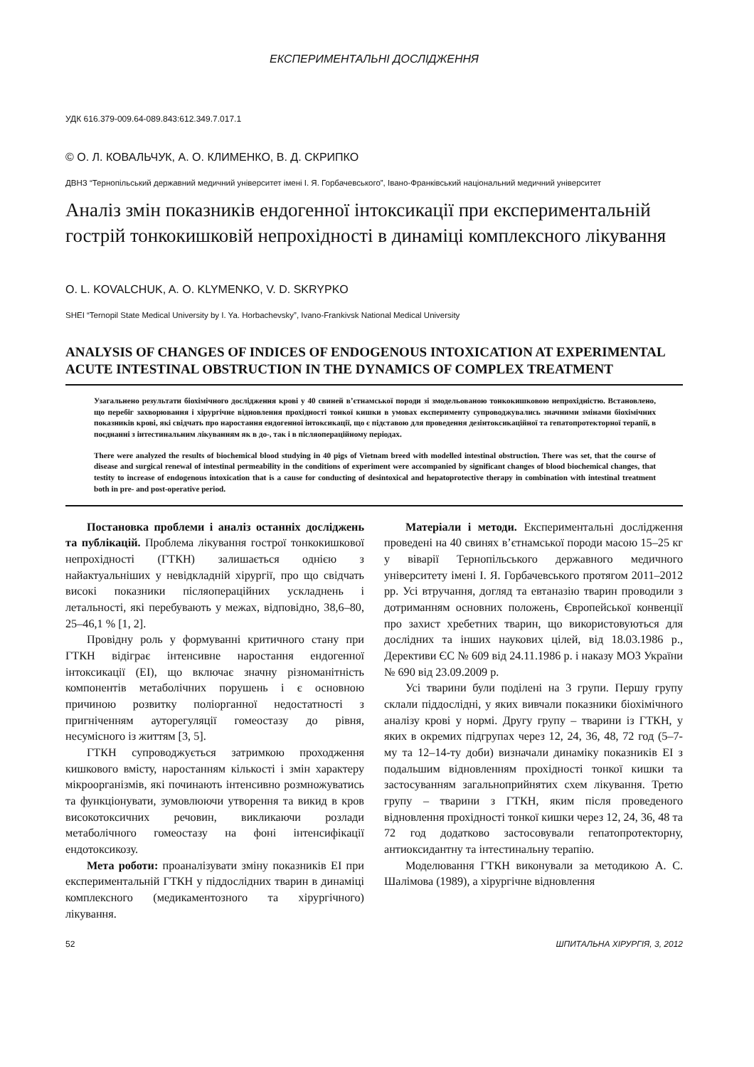ЕКСПЕРИМЕНТАЛЬНІ ДОСЛІДЖЕННЯ
УДК 616.379-009.64-089.843:612.349.7.017.1
© О. Л. КОВАЛЬЧУК, А. О. КЛИМЕНКО, В. Д. СКРИПКО
ДВНЗ “Тернопільський державний медичний університет імені І. Я. Горбачевського”, Івано-Франківський національний медичний університет
Аналіз змін показників ендогенної інтоксикації при експериментальній гострій тонкокишковій непрохідності в динаміці комплексного лікування
O. L. KOVALCHUK, A. O. KLYMENKO, V. D. SKRYPKO
SHEI “Ternopil State Medical University by I. Ya. Horbachevsky”, Ivano-Frankivsk National Medical University
ANALYSIS OF CHANGES OF INDICES OF ENDOGENOUS INTOXICATION AT EXPERIMENTAL ACUTE INTESTINAL OBSTRUCTION IN THE DYNAMICS OF COMPLEX TREATMENT
Узагальнено результати біохімічного дослідження крові у 40 свиней в’єтнамської породи зі змодельованою тонкокишковою непрохідністю. Встановлено, що перебіг захворювання і хірургічне відновлення прохідності тонкої кишки в умовах експерименту супроводжувались значними змінами біохімічних показників крові, які свідчать про наростання ендогенної інтоксикації, що є підставою для проведення дезінтоксикаційної та гепатопротекторної терапії, в поєднанні з інтестинальним лікуванням як в до-, так і в післяопераційному періодах.
There were analyzed the results of biochemical blood studying in 40 pigs of Vietnam breed with modelled intestinal obstruction. There was set, that the course of disease and surgical renewal of intestinal permeability in the conditions of experiment were accompanied by significant changes of blood biochemical changes, that testity to increase of endogenous intoxication that is a cause for conducting of desintoxical and hepatoprotective therapy in combination with intestinal treatment both in pre- and post-operative period.
Постановка проблеми і аналіз останніх досліджень та публікацій. Проблема лікування гострої тонкокишкової непрохідності (ГТКН) залишається однією з найактуальніших у невідкладній хірургії, про що свідчать високі показники післяопераційних ускладнень і летальності, які перебувають у межах, відповідно, 38,6–80, 25–46,1 % [1, 2].
Провідну роль у формуванні критичного стану при ГТКН відіграє інтенсивне наростання ендогенної інтоксикації (ЕІ), що включає значну різноманітність компонентів метаболічних порушень і є основною причиною розвитку поліорганної недостатності з пригніченням ауторегуляції гомеостазу до рівня, несумісного із життям [3, 5].
ГТКН супроводжується затримкою проходження кишкового вмісту, наростанням кількості і змін характеру мікроорганізмів, які починають інтенсивно розмножуватись та функціонувати, зумовлюючи утворення та викид в кров високотоксичних речовин, викликаючи розлади метаболічного гомеостазу на фоні інтенсифікації ендотоксикозу.
Мета роботи: проаналізувати зміну показників ЕІ при експериментальній ГТКН у піддослідних тварин в динаміці комплексного (медикаментозного та хірургічного) лікування.
Матеріали і методи. Експериментальні дослідження проведені на 40 свинях в’єтнамської породи масою 15–25 кг у віварії Тернопільського державного медичного університету імені І. Я. Горбачевського протягом 2011–2012 рр. Усі втручання, догляд та евтаназію тварин проводили з дотриманням основних положень, Європейської конвенції про захист хребетних тварин, що використовуються для дослідних та інших наукових цілей, від 18.03.1986 р., Дерективи ЄС № 609 від 24.11.1986 р. і наказу МОЗ України № 690 від 23.09.2009 р.
Усі тварини були поділені на 3 групи. Першу групу склали піддослідні, у яких вивчали показники біохімічного аналізу крові у нормі. Другу групу – тварини із ГТКН, у яких в окремих підгрупах через 12, 24, 36, 48, 72 год (5–7-му та 12–14-ту доби) визначали динаміку показників ЕІ з подальшим відновленням прохідності тонкої кишки та застосуванням загальноприйнятих схем лікування. Третю групу – тварини з ГТКН, яким після проведеного відновлення прохідності тонкої кишки через 12, 24, 36, 48 та 72 год додатково застосовували гепатопротекторну, антиоксидантну та інтестинальну терапію.
Моделювання ГТКН виконували за методикою А. С. Шалімова (1989), а хірургічне відновлення
52 ШПИТАЛЬНА ХІРУРГІЯ, 3, 2012